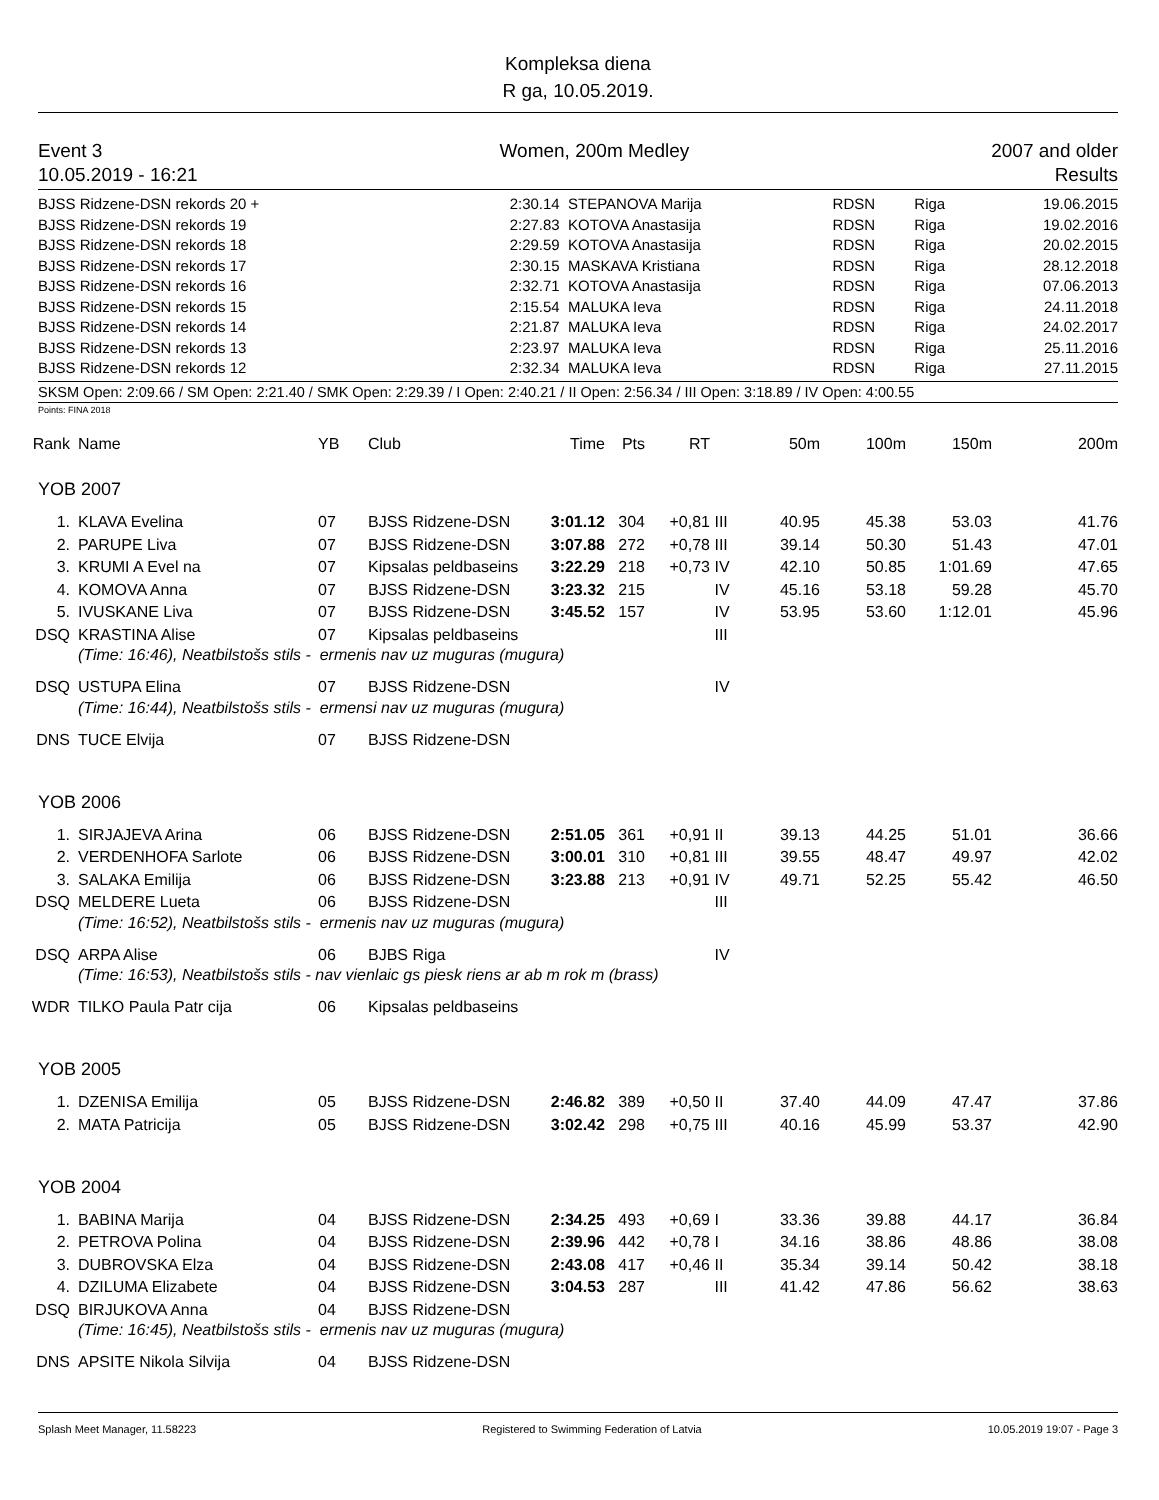Kompleksa diena
R ga, 10.05.2019.
Event 3
10.05.2019 - 16:21
Women, 200m Medley 2007 and older
Results
| BJSS Ridzene-DSN rekords 20 + | 2:30.14 | STEPANOVA Marija | RDSN | Riga | 19.06.2015 |
| BJSS Ridzene-DSN rekords 19 | 2:27.83 | KOTOVA Anastasija | RDSN | Riga | 19.02.2016 |
| BJSS Ridzene-DSN rekords 18 | 2:29.59 | KOTOVA Anastasija | RDSN | Riga | 20.02.2015 |
| BJSS Ridzene-DSN rekords 17 | 2:30.15 | MASKAVA Kristiana | RDSN | Riga | 28.12.2018 |
| BJSS Ridzene-DSN rekords 16 | 2:32.71 | KOTOVA Anastasija | RDSN | Riga | 07.06.2013 |
| BJSS Ridzene-DSN rekords 15 | 2:15.54 | MALUKA Ieva | RDSN | Riga | 24.11.2018 |
| BJSS Ridzene-DSN rekords 14 | 2:21.87 | MALUKA Ieva | RDSN | Riga | 24.02.2017 |
| BJSS Ridzene-DSN rekords 13 | 2:23.97 | MALUKA Ieva | RDSN | Riga | 25.11.2016 |
| BJSS Ridzene-DSN rekords 12 | 2:32.34 | MALUKA Ieva | RDSN | Riga | 27.11.2015 |
SKSM Open: 2:09.66 / SM Open: 2:21.40 / SMK Open: 2:29.39 / I Open: 2:40.21 / II Open: 2:56.34 / III Open: 3:18.89 / IV Open: 4:00.55
Points: FINA 2018
| Rank | Name | YB | Club | Time | Pts | RT | | 50m | 100m | 150m | 200m |
| --- | --- | --- | --- | --- | --- | --- | --- | --- | --- | --- | --- |
| YOB 2007 | | | | | | | | | | | |
| 1. | KLAVA Evelina | 07 | BJSS Ridzene-DSN | 3:01.12 | 304 | +0,81 | III | 40.95 | 45.38 | 53.03 | 41.76 |
| 2. | PARUPE Liva | 07 | BJSS Ridzene-DSN | 3:07.88 | 272 | +0,78 | III | 39.14 | 50.30 | 51.43 | 47.01 |
| 3. | KRUMI A Evel na | 07 | Kipsalas peldbaseins | 3:22.29 | 218 | +0,73 | IV | 42.10 | 50.85 | 1:01.69 | 47.65 |
| 4. | KOMOVA Anna | 07 | BJSS Ridzene-DSN | 3:23.32 | 215 | | IV | 45.16 | 53.18 | 59.28 | 45.70 |
| 5. | IVUSKANE Liva | 07 | BJSS Ridzene-DSN | 3:45.52 | 157 | | IV | 53.95 | 53.60 | 1:12.01 | 45.96 |
| DSQ | KRASTINA Alise | 07 | Kipsalas peldbaseins | | | | III | | | | |
| | (Time: 16:46), Neatbilstošs stils - ermenis nav uz muguras (mugura) | | | | | | | | | | |
| DSQ | USTUPA Elina | 07 | BJSS Ridzene-DSN | | | | IV | | | | |
| | (Time: 16:44), Neatbilstošs stils - ermensi nav uz muguras (mugura) | | | | | | | | | | |
| DNS | TUCE Elvija | 07 | BJSS Ridzene-DSN | | | | | | | | |
| YOB 2006 | | | | | | | | | | | |
| 1. | SIRJAJEVA Arina | 06 | BJSS Ridzene-DSN | 2:51.05 | 361 | +0,91 | II | 39.13 | 44.25 | 51.01 | 36.66 |
| 2. | VERDENHOFA Sarlote | 06 | BJSS Ridzene-DSN | 3:00.01 | 310 | +0,81 | III | 39.55 | 48.47 | 49.97 | 42.02 |
| 3. | SALAKA Emilija | 06 | BJSS Ridzene-DSN | 3:23.88 | 213 | +0,91 | IV | 49.71 | 52.25 | 55.42 | 46.50 |
| DSQ | MELDERE Lueta | 06 | BJSS Ridzene-DSN | | | | III | | | | |
| | (Time: 16:52), Neatbilstošs stils - ermenis nav uz muguras (mugura) | | | | | | | | | | |
| DSQ | ARPA Alise | 06 | BJBS Riga | | | | IV | | | | |
| | (Time: 16:53), Neatbilstošs stils - nav vienlaic gs piesk riens ar ab m rok m (brass) | | | | | | | | | | |
| WDR | TILKO Paula Patr cija | 06 | Kipsalas peldbaseins | | | | | | | | |
| YOB 2005 | | | | | | | | | | | |
| 1. | DZENISA Emilija | 05 | BJSS Ridzene-DSN | 2:46.82 | 389 | +0,50 | II | 37.40 | 44.09 | 47.47 | 37.86 |
| 2. | MATA Patricija | 05 | BJSS Ridzene-DSN | 3:02.42 | 298 | +0,75 | III | 40.16 | 45.99 | 53.37 | 42.90 |
| YOB 2004 | | | | | | | | | | | |
| 1. | BABINA Marija | 04 | BJSS Ridzene-DSN | 2:34.25 | 493 | +0,69 | I | 33.36 | 39.88 | 44.17 | 36.84 |
| 2. | PETROVA Polina | 04 | BJSS Ridzene-DSN | 2:39.96 | 442 | +0,78 | I | 34.16 | 38.86 | 48.86 | 38.08 |
| 3. | DUBROVSKA Elza | 04 | BJSS Ridzene-DSN | 2:43.08 | 417 | +0,46 | II | 35.34 | 39.14 | 50.42 | 38.18 |
| 4. | DZILUMA Elizabete | 04 | BJSS Ridzene-DSN | 3:04.53 | 287 | | III | 41.42 | 47.86 | 56.62 | 38.63 |
| DSQ | BIRJUKOVA Anna | 04 | BJSS Ridzene-DSN | | | | | | | | |
| | (Time: 16:45), Neatbilstošs stils - ermenis nav uz muguras (mugura) | | | | | | | | | | |
| DNS | APSITE Nikola Silvija | 04 | BJSS Ridzene-DSN | | | | | | | | |
Splash Meet Manager, 11.58223 Registered to Swimming Federation of Latvia 10.05.2019 19:07 - Page 3